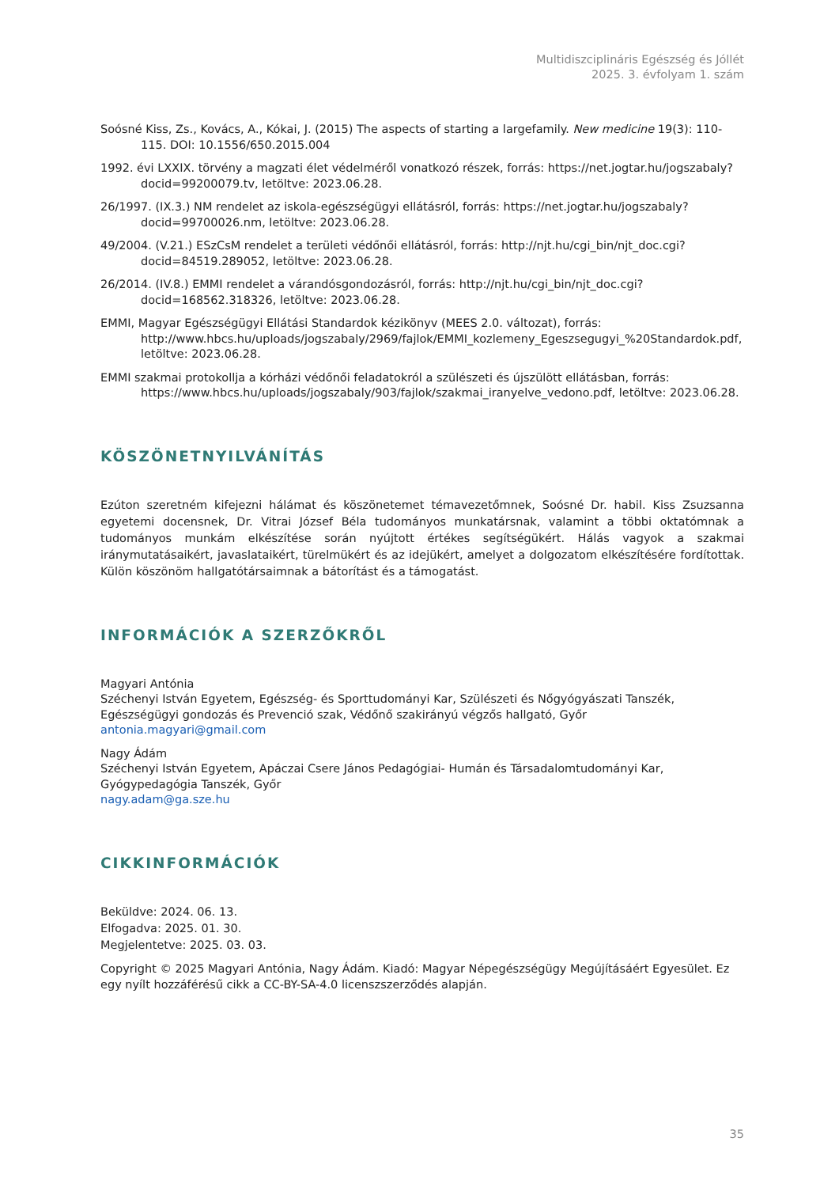Multidiszciplináris Egészség és Jóllét
2025. 3. évfolyam 1. szám
Soósné Kiss, Zs., Kovács, A., Kókai, J. (2015) The aspects of starting a largefamily. New medicine 19(3): 110-115. DOI: 10.1556/650.2015.004
1992. évi LXXIX. törvény a magzati élet védelméről vonatkozó részek, forrás: https://net.jogtar.hu/jogszabaly?docid=99200079.tv, letöltve: 2023.06.28.
26/1997. (IX.3.) NM rendelet az iskola-egészségügyi ellátásról, forrás: https://net.jogtar.hu/jogszabaly?docid=99700026.nm, letöltve: 2023.06.28.
49/2004. (V.21.) ESzCsM rendelet a területi védőnői ellátásról, forrás: http://njt.hu/cgi_bin/njt_doc.cgi?docid=84519.289052, letöltve: 2023.06.28.
26/2014. (IV.8.) EMMI rendelet a várandósgondozásról, forrás: http://njt.hu/cgi_bin/njt_doc.cgi?docid=168562.318326, letöltve: 2023.06.28.
EMMI, Magyar Egészségügyi Ellátási Standardok kézikönyv (MEES 2.0. változat), forrás: http://www.hbcs.hu/uploads/jogszabaly/2969/fajlok/EMMI_kozlemeny_Egeszsegugyi_%20Standardok.pdf, letöltve: 2023.06.28.
EMMI szakmai protokollja a kórházi védőnői feladatokról a szülészeti és újszülött ellátásban, forrás: https://www.hbcs.hu/uploads/jogszabaly/903/fajlok/szakmai_iranyelve_vedono.pdf, letöltve: 2023.06.28.
KÖSZÖNETNYILVÁNÍTÁS
Ezúton szeretném kifejezni hálámat és köszönetemet témavezetőmnek, Soósné Dr. habil. Kiss Zsuzsanna egyetemi docensnek, Dr. Vitrai József Béla tudományos munkatársnak, valamint a többi oktatómnak a tudományos munkám elkészítése során nyújtott értékes segítségükért. Hálás vagyok a szakmai iránymutatásaikért, javaslataikért, türelmükért és az idejükért, amelyet a dolgozatom elkészítésére fordítottak. Külön köszönöm hallgatótársaimnak a bátorítást és a támogatást.
INFORMÁCIÓK A SZERZŐKRŐL
Magyari Antónia
Széchenyi István Egyetem, Egészség- és Sporttudományi Kar, Szülészeti és Nőgyógyászati Tanszék, Egészségügyi gondozás és Prevenció szak, Védőnő szakirányú végzős hallgató, Győr
antonia.magyari@gmail.com
Nagy Ádám
Széchenyi István Egyetem, Apáczai Csere János Pedagógiai- Humán és Társadalomtudományi Kar, Gyógypedagógia Tanszék, Győr
nagy.adam@ga.sze.hu
CIKKINFORMÁCIÓK
Beküldve: 2024. 06. 13.
Elfogadva: 2025. 01. 30.
Megjelentetve: 2025. 03. 03.
Copyright © 2025 Magyari Antónia, Nagy Ádám. Kiadó: Magyar Népegészségügy Megújításáért Egyesület. Ez egy nyílt hozzáférésű cikk a CC-BY-SA-4.0 licenszszerződés alapján.
35